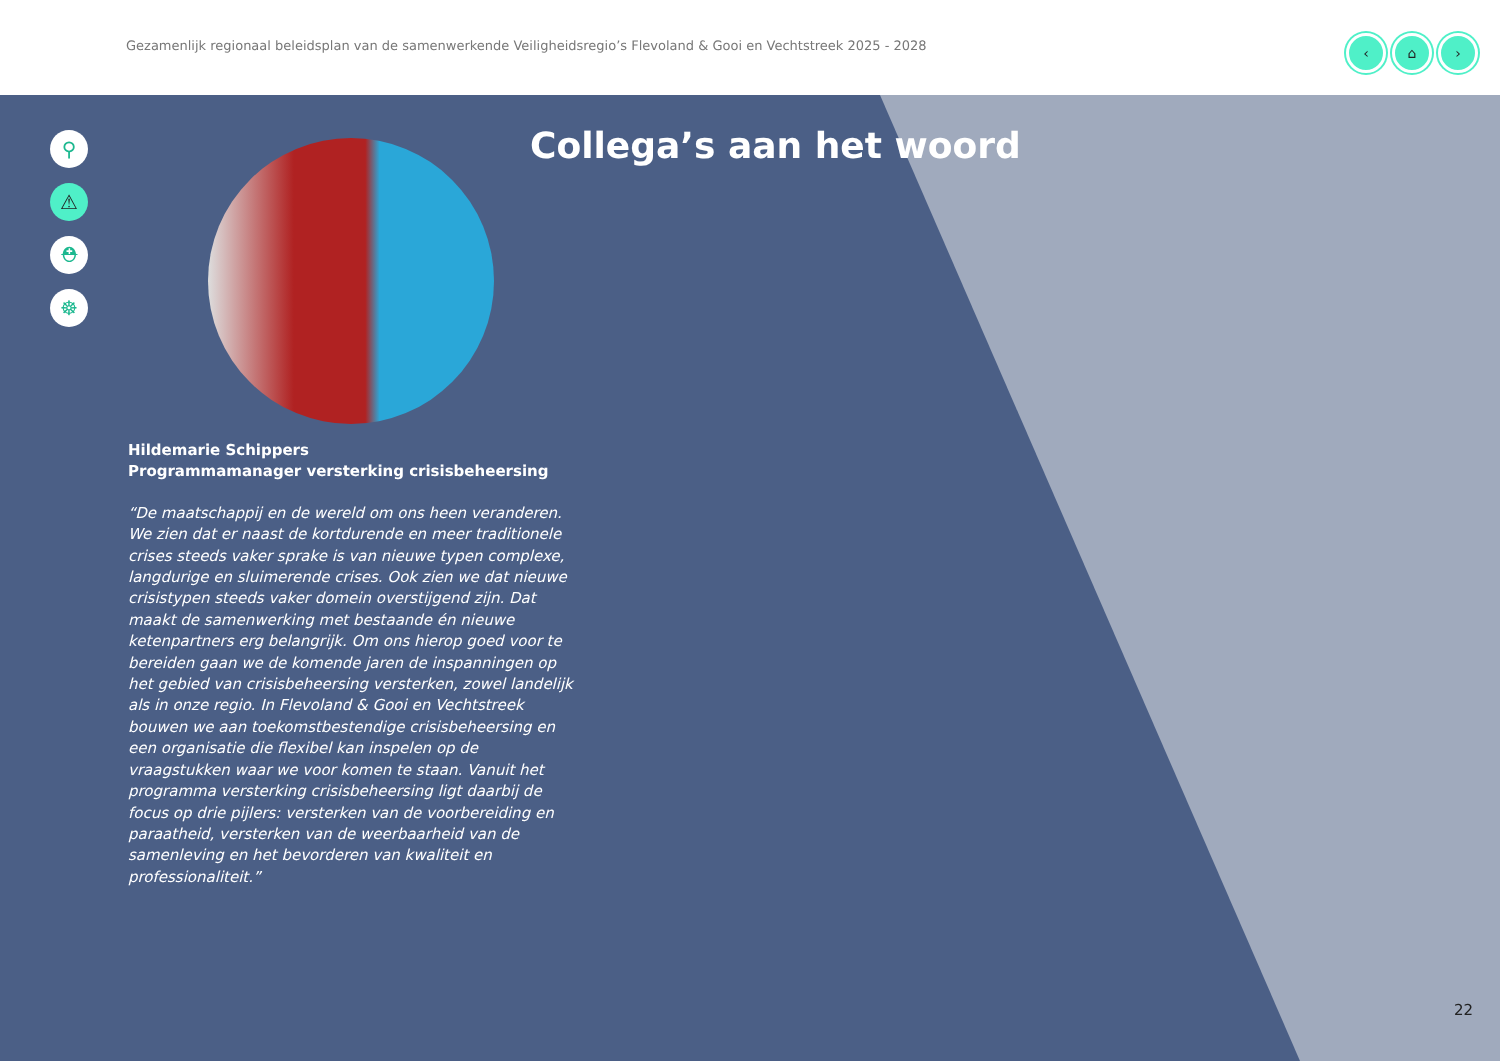Gezamenlijk regionaal beleidsplan van de samenwerkende Veiligheidsregio’s Flevoland & Gooi en Vechtstreek 2025 - 2028
‹ ⌂ ›
⚲
⚠
⛑
☸
Collega’s aan het woord
Hildemarie Schippers
Programmamanager versterking crisisbeheersing
“De maatschappij en de wereld om ons heen veranderen. We zien dat er naast de kortdurende en meer traditionele crises steeds vaker sprake is van nieuwe typen complexe, langdurige en sluimerende crises. Ook zien we dat nieuwe crisistypen steeds vaker domein overstijgend zijn. Dat maakt de samenwerking met bestaande én nieuwe ketenpartners erg belangrijk. Om ons hierop goed voor te bereiden gaan we de komende jaren de inspanningen op het gebied van crisisbeheersing versterken, zowel landelijk als in onze regio. In Flevoland & Gooi en Vechtstreek bouwen we aan toekomstbestendige crisisbeheersing en een organisatie die flexibel kan inspelen op de vraagstukken waar we voor komen te staan. Vanuit het programma versterking crisisbeheersing ligt daarbij de focus op drie pijlers: versterken van de voorbereiding en paraatheid, versterken van de weerbaarheid van de samenleving en het bevorderen van kwaliteit en professionaliteit.”
22